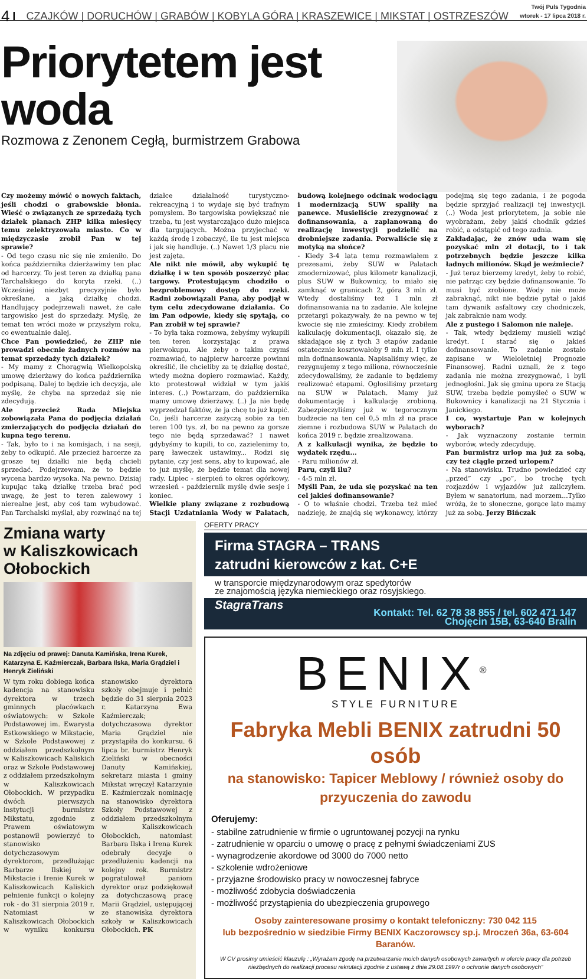4 CZAJKÓW | DORUCHÓW | GRABÓW | KOBYLA GÓRA | KRASZEWICE | MIKSTAT | OSTRZESZÓW Twój Puls Tygodnia
wtorek - 17 lipca 2018 r.
Priorytetem jest woda
Rozmowa z Zenonem Cegłą, burmistrzem Grabowa
Czy możemy mówić o nowych faktach, jeśli chodzi o grabowskie błonia. Wieść o związanych ze sprzedażą tych działek planach ZHP kilka miesięcy temu zelektryzowała miasto. Co w międzyczasie zrobił Pan w tej sprawie?
- Od tego czasu nic się nie zmieniło. Do końca października dzierżawimy ten plac od harcerzy. To jest teren za działką pana Tarchalskiego do koryta rzeki. (..) Wcześniej niezbyt precyzyjnie było określane, a jaką działkę chodzi. Handlujący podejrzewali nawet, że całe targowisko jest do sprzedaży. Myślę, że temat ten wróci może w przyszłym roku, co ewentualnie dalej.
Chce Pan powiedzieć, że ZHP nie prowadzi obecnie żadnych rozmów na temat sprzedaży tych działek?
- My mamy z Chorągwią Wielkopolską umowę dzierżawy do końca października podpisaną. Dalej to będzie ich decyzja, ale myślę, że chyba na sprzedaż się nie zdecydują.
Ale przecież Rada Miejska zobowiązała Pana do podjęcia działań zmierzających do podjęcia działań do kupna tego terenu.
- Tak, było to i na komisjach, i na sesji, żeby to odkupić. Ale przecież harcerze za grosze tej działki nie będą chcieli sprzedać. Podejrzewam, że to będzie wycena bardzo wysoka. Na pewno. Dzisiaj kupując taką działkę trzeba brać pod uwagę, że jest to teren zalewowy i nierealne jest, aby coś tam wybudować. Pan Tarchalski myślał, aby rozwinąć na tej działce działalność turystyczno-rekreacyjną i to wydaje się być trafnym pomysłem. Bo targowiska powiększać nie trzeba, tu jest wystarczająco dużo miejsca dla targujących. Można przyjechać w każdą środę i zobaczyć, ile tu jest miejsca i jak się handluje. (..) Nawet 1/3 placu nie jest zajęta.
Ale nikt nie mówił, aby wykupić tę działkę i w ten sposób poszerzyć plac targowy. Protestującym chodziło o bezproblemowy dostęp do rzeki. Radni zobowiązali Pana, aby podjął w tym celu zdecydowane działania. Co im Pan odpowie, kiedy się spytają, co Pan zrobił w tej sprawie?
- To była taka rozmowa, żebyśmy wykupili ten teren korzystając z prawa pierwokupu. Ale żeby o takim czymś rozmawiać, to najpierw harcerze powinni określić, ile chcieliby za tę działkę dostać, wtedy można dopiero rozmawiać. Każdy, kto protestował widział w tym jakiś interes. (..) Powtarzam, do października mamy umowę dzierżawy. (..) Ja nie będę wyprzedzał faktów, że ja chcę to już kupić. Co, jeśli harcerze zażyczą sobie za ten teren 100 tys. zł, bo na pewno za gorsze tego nie będą sprzedawać? I nawet gdybyśmy to kupili, to co, zazielenimy to, parę ławeczek ustawimy... Rodzi się pytanie, czy jest sens, aby to kupować, ale to już myślę, że będzie temat dla nowej rady. Lipiec - sierpień to okres ogórkowy, wrzesień - październik myślę dwie sesje i koniec.
Wielkie plany związane z rozbudową Stacji Uzdatniania Wody w Palatach, budową kolejnego odcinak wodociągu i modernizacją SUW spaliły na panewce. Musieliście zrezygnować z dofinansowania, a zaplanowaną do realizację inwestycji podzielić na drobniejsze zadania. Porwaliście się z motyką na słońce?
- Kiedy 3-4 lata temu rozmawiałem z prezesami, żeby SUW w Palatach zmodernizować, plus kilometr kanalizacji, plus SUW w Bukownicy, to miało się zamknąć w granicach 2, góra 3 mln zł. Wtedy dostaliśmy też 1 mln zł dofinansowania na to zadanie. Ale kolejne przetargi pokazywały, że na pewno w tej kwocie się nie zmieścimy. Kiedy zrobiłem kalkulację dokumentacji, okazało się, że składające się z tych 3 etapów zadanie ostatecznie kosztowałoby 9 mln zł. I tylko mln dofinansowania. Napisaliśmy więc, że rezygnujemy z tego miliona, równocześnie zdecydowaliśmy, że zadanie to będziemy realizować etapami. Ogłosiliśmy przetarg na SUW w Palatach. Mamy już dokumentację i kalkulację zrobioną. Zabezpieczyliśmy już w tegorocznym budżecie na ten cel 0,5 mln zł na prace ziemne i rozbudowa SUW w Palatach do końca 2019 r. będzie zrealizowana.
A z kalkulacji wynika, że będzie to wydatek rzędu...
- Paru milionów zł.
Paru, czyli ilu?
- 4-5 mln zł.
Myśli Pan, że uda się pozyskać na ten cel jakieś dofinansowanie?
- O to właśnie chodzi. Trzeba też mieć nadzieję, że znajdą się wykonawcy, którzy podejmą się tego zadania, i że pogoda będzie sprzyjać realizacji tej inwestycji. (..) Woda jest priorytetem, ja sobie nie wyobrażam, żeby jakiś chodnik gdzieś robić, a odstąpić od tego zadnia.
Zakładając, że znów uda wam się pozyskać mln zł dotacji, to i tak potrzebnych będzie jeszcze kilka ładnych milionów. Skąd je weźmiecie?
- Już teraz bierzemy kredyt, żeby to robić, nie patrząc czy będzie dofinansowanie. To musi być zrobione. Wody nie może zabraknąć, nikt nie będzie pytał o jakiś tam dywanik asfaltowy czy chodniczek, jak zabraknie nam wody.
Ale z pustego i Salomon nie naleje.
- Tak, wtedy będziemy musieli wziąć kredyt. I starać się o jakieś dofinansowanie. To zadanie zostało zapisane w Wieloletniej Prognozie Finansowej. Radni uznali, że z tego zadania nie można zrezygnować, i byli jednogłośni. Jak się gmina upora ze Stacją SUW, trzeba będzie pomyśleć o SUW w Bukownicy i kanalizacji na 21 Stycznia i Janickiego.
I co, wystartuje Pan w kolejnych wyborach?
- Jak wyznaczony zostanie termin wyborów, wtedy zdecyduję.
Pan burmistrz urlop ma już za sobą, czy też ciągle przed urlopem?
- Na stanowisku. Trudno powiedzieć czy „przed” czy „po”, bo trochę tych rozjazdów i wyjazdów już zaliczyłem. Byłem w sanatorium, nad morzem...Tylko wróżą, że to słoneczne, gorące lato mamy już za sobą. Jerzy Bińczak
Zmiana warty
w Kaliszkowicach Ołobockich
Na zdjęciu od prawej: Danuta Kamińska, Irena Kurek, Katarzyna E. Kaźmierczak, Barbara Ilska, Maria Grądziel i Henryk Zieliński
W tym roku dobiega końca kadencja na stanowisku dyrektora w trzech gminnych placówkach oświatowych: w Szkole Podstawowej im. Ewarysta Estkowskiego w Mikstacie, w Szkole Podstawowej z oddziałem przedszkolnym w Kaliszkowicach Kaliskich oraz w Szkole Podstawowej z oddziałem przedszkolnym w Kaliszkowicach Ołobockich. W przypadku dwóch pierwszych instytucji burmistrz Mikstatu, zgodnie z Prawem oświatowym postanowił powierzyć to stanowisko dotychczasowym dyrektorom, przedłużając Barbarze Ilskiej w Mikstacie i Irenie Kurek w Kaliszkowicach Kaliskich pełnienie funkcji o kolejny rok - do 31 sierpnia 2019 r. Natomiast w Kaliszkowicach Ołobockich w wyniku konkursu stanowisko dyrektora szkoły obejmuje i pełnić będzie do 31 sierpnia 2023 r. Katarzyna Ewa Kaźmierczak; dotychczasowa dyrektor Maria Grądziel nie przystąpiła do konkursu. 6 lipca br. burmistrz Henryk Zieliński w obecności Danuty Kamińskiej, sekretarz miasta i gminy Mikstat wręczył Katarzynie E. Kaźmierczak nominację na stanowisko dyrektora Szkoły Podstawowej z oddziałem przedszkolnym w Kaliszkowicach Ołobockich, natomiast Barbara Ilska i Irena Kurek odebrały decyzje o przedłużeniu kadencji na kolejny rok. Burmistrz pogratulował paniom dyrektor oraz podziękował za dotychczasową pracę Marii Grądziel, ustępującej ze stanowiska dyrektora szkoły w Kaliszkowicach Ołobockich. PK
OFERTY PRACY
Firma STAGRA – TRANS
zatrudni kierowców z kat. C+E
w transporcie międzynarodowym oraz spedytorów
ze znajomością języka niemieckiego oraz rosyjskiego.
StagraTrans
Kontakt: Tel. 62 78 38 855 / tel. 602 471 147
Chojęcin 15B, 63-640 Bralin
BENIX<sup>®</sup>
STYLE FURNITURE
Fabryka Mebli BENIX zatrudni 50 osób
na stanowisko: Tapicer Meblowy / również osoby do przyuczenia do zawodu
Oferujemy:
- stabilne zatrudnienie w firmie o ugruntowanej pozycji na rynku
- zatrudnienie w oparciu o umowę o pracę z pełnymi świadczeniami ZUS
- wynagrodzenie akordowe od 3000 do 7000 netto
- szkolenie wdrożeniowe
- przyjazne środowisko pracy w nowoczesnej fabryce
- możliwość zdobycia doświadczenia
- możliwość przystąpienia do ubezpieczenia grupowego
Osoby zainteresowane prosimy o kontakt telefoniczny: 730 042 115
lub bezpośrednio w siedzibie Firmy BENIX Kaczorowscy sp.j. Mroczeń 36a, 63-604 Baranów.
W CV prosimy umieścić klauzulę : „Wyrażam zgodę na przetwarzanie moich danych osobowych zawartych w ofercie pracy dla potrzeb niezbędnych do realizacji procesu rekrutacji zgodnie z ustawą z dnia 29.08.1997r o ochronie danych osobowych”